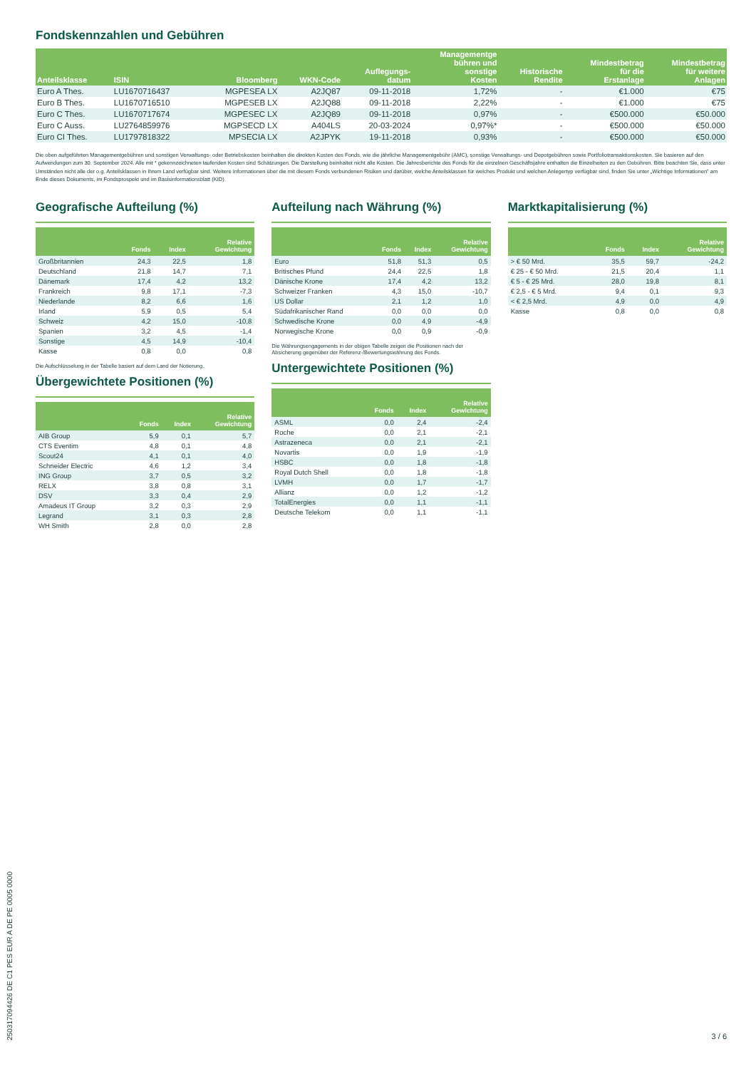Fondskennzahlen und Gebühren
| Anteilsklasse | ISIN | Bloomberg | WKN-Code | Auflegungs- datum | Managementge bühren und sonstige Kosten | Historische Rendite | Mindestbetrag für die Erstanlage | Mindestbetrag für weitere Anlagen |
| --- | --- | --- | --- | --- | --- | --- | --- | --- |
| Euro A Thes. | LU1670716437 | MGPESEA LX | A2JQ87 | 09-11-2018 | 1,72% | - | €1.000 | €75 |
| Euro B Thes. | LU1670716510 | MGPESEB LX | A2JQ88 | 09-11-2018 | 2,22% | - | €1.000 | €75 |
| Euro C Thes. | LU1670717674 | MGPESEC LX | A2JQ89 | 09-11-2018 | 0,97% | - | €500.000 | €50.000 |
| Euro C Auss. | LU2764859976 | MGPSECD LX | A404LS | 20-03-2024 | 0,97%* | - | €500.000 | €50.000 |
| Euro CI Thes. | LU1797818322 | MPSECIA LX | A2JPYK | 19-11-2018 | 0,93% | - | €500.000 | €50.000 |
Die oben aufgeführten Managementgebühren und sonstigen Verwaltungs- oder Betriebskosten beinhalten die direkten Kosten des Fonds, wie die jährliche Managementgebühr (AMC), sonstige Verwaltungs- und Depotgebühren sowie Portfoliotransaktionskosten. Sie basieren auf den Aufwendungen zum 30. September 2024. Alle mit * gekennzeichneten laufenden Kosten sind Schätzungen. Die Darstellung beinhaltet nicht alle Kosten. Die Jahresberichte des Fonds für die einzelnen Geschäftsjahre enthalten die Einzelheiten zu den Gebühren. Bitte beachten Sie, dass unter Umständen nicht alle der o.g. Anteilsklassen in Ihrem Land verfügbar sind. Weitere Informationen über die mit diesem Fonds verbundenen Risiken und darüber, welche Anteilsklassen für welches Produkt und welchen Anlegertyp verfügbar sind, finden Sie unter „Wichtige Informationen" am Ende dieses Dokuments, im Fondsprospekt und im Basisinformationsblatt (KID).
Geografische Aufteilung (%)
| | Fonds | Index | Relative Gewichtung |
| --- | --- | --- | --- |
| Großbritannien | 24,3 | 22,5 | 1,8 |
| Deutschland | 21,8 | 14,7 | 7,1 |
| Dänemark | 17,4 | 4,2 | 13,2 |
| Frankreich | 9,8 | 17,1 | -7,3 |
| Niederlande | 8,2 | 6,6 | 1,6 |
| Irland | 5,9 | 0,5 | 5,4 |
| Schweiz | 4,2 | 15,0 | -10,8 |
| Spanien | 3,2 | 4,5 | -1,4 |
| Sonstige | 4,5 | 14,9 | -10,4 |
| Kasse | 0,8 | 0,0 | 0,8 |
Die Aufschlüsselung in der Tabelle basiert auf dem Land der Notierung.
Übergewichtete Positionen (%)
| | Fonds | Index | Relative Gewichtung |
| --- | --- | --- | --- |
| AIB Group | 5,9 | 0,1 | 5,7 |
| CTS Eventim | 4,8 | 0,1 | 4,8 |
| Scout24 | 4,1 | 0,1 | 4,0 |
| Schneider Electric | 4,6 | 1,2 | 3,4 |
| ING Group | 3,7 | 0,5 | 3,2 |
| RELX | 3,8 | 0,8 | 3,1 |
| DSV | 3,3 | 0,4 | 2,9 |
| Amadeus IT Group | 3,2 | 0,3 | 2,9 |
| Legrand | 3,1 | 0,3 | 2,8 |
| WH Smith | 2,8 | 0,0 | 2,8 |
Aufteilung nach Währung (%)
| | Fonds | Index | Relative Gewichtung |
| --- | --- | --- | --- |
| Euro | 51,8 | 51,3 | 0,5 |
| Britisches Pfund | 24,4 | 22,5 | 1,8 |
| Dänische Krone | 17,4 | 4,2 | 13,2 |
| Schweizer Franken | 4,3 | 15,0 | -10,7 |
| US Dollar | 2,1 | 1,2 | 1,0 |
| Südafrikanischer Rand | 0,0 | 0,0 | 0,0 |
| Schwedische Krone | 0,0 | 4,9 | -4,9 |
| Norwegische Krone | 0,0 | 0,9 | -0,9 |
Die Währungsengagements in der obigen Tabelle zeigen die Positionen nach der Absicherung gegenüber der Referenz-/Bewertungswährung des Fonds.
Untergewichtete Positionen (%)
| | Fonds | Index | Relative Gewichtung |
| --- | --- | --- | --- |
| ASML | 0,0 | 2,4 | -2,4 |
| Roche | 0,0 | 2,1 | -2,1 |
| Astrazeneca | 0,0 | 2,1 | -2,1 |
| Novartis | 0,0 | 1,9 | -1,9 |
| HSBC | 0,0 | 1,8 | -1,8 |
| Royal Dutch Shell | 0,0 | 1,8 | -1,8 |
| LVMH | 0,0 | 1,7 | -1,7 |
| Allianz | 0,0 | 1,2 | -1,2 |
| TotalEnergies | 0,0 | 1,1 | -1,1 |
| Deutsche Telekom | 0,0 | 1,1 | -1,1 |
Marktkapitalisierung (%)
| | Fonds | Index | Relative Gewichtung |
| --- | --- | --- | --- |
| > € 50 Mrd. | 35,5 | 59,7 | -24,2 |
| € 25 - € 50 Mrd. | 21,5 | 20,4 | 1,1 |
| € 5 - € 25 Mrd. | 28,0 | 19,8 | 8,1 |
| € 2,5 - € 5 Mrd. | 9,4 | 0,1 | 9,3 |
| < € 2,5 Mrd. | 4,9 | 0,0 | 4,9 |
| Kasse | 0,8 | 0,0 | 0,8 |
25031709442​6 DE C1 PES EUR A DE PE 0005 0000
3 / 6